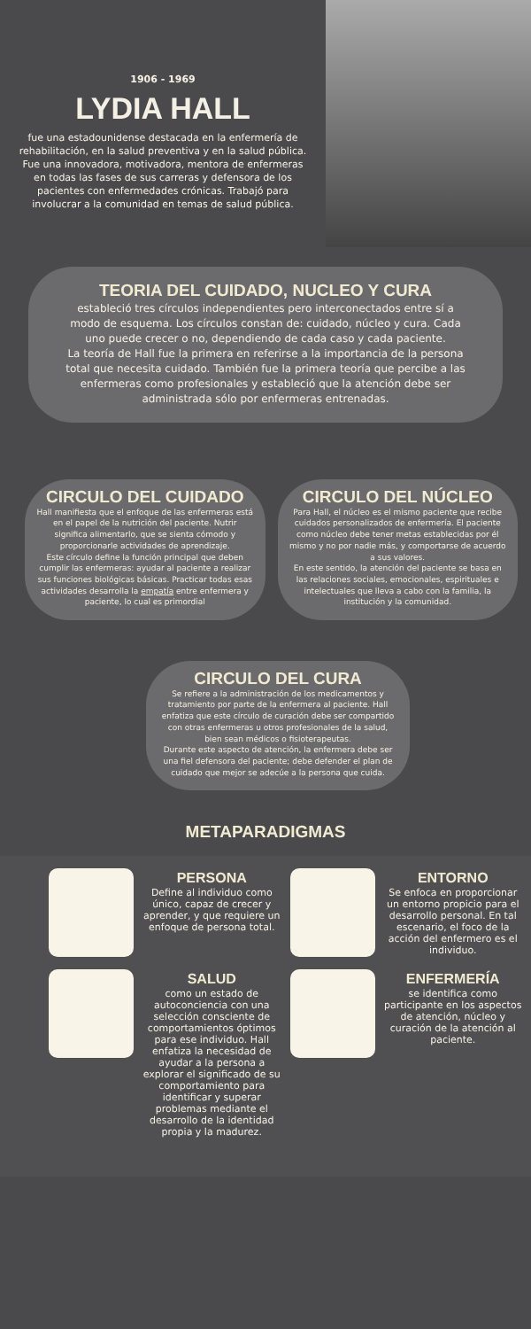1906 - 1969
LYDIA HALL
fue una estadounidense destacada en la enfermería de rehabilitación, en la salud preventiva y en la salud pública. Fue una innovadora, motivadora, mentora de enfermeras en todas las fases de sus carreras y defensora de los pacientes con enfermedades crónicas. Trabajó para involucrar a la comunidad en temas de salud pública.
TEORIA DEL CUIDADO, NUCLEO Y CURA
estableció tres círculos independientes pero interconectados entre sí a modo de esquema. Los círculos constan de: cuidado, núcleo y cura. Cada uno puede crecer o no, dependiendo de cada caso y cada paciente.
La teoría de Hall fue la primera en referirse a la importancia de la persona total que necesita cuidado. También fue la primera teoría que percibe a las enfermeras como profesionales y estableció que la atención debe ser administrada sólo por enfermeras entrenadas.
CIRCULO DEL CUIDADO
Hall manifiesta que el enfoque de las enfermeras está en el papel de la nutrición del paciente. Nutrir significa alimentarlo, que se sienta cómodo y proporcionarle actividades de aprendizaje.
Este círculo define la función principal que deben cumplir las enfermeras: ayudar al paciente a realizar sus funciones biológicas básicas. Practicar todas esas actividades desarrolla la empatía entre enfermera y paciente, lo cual es primordial
CIRCULO DEL NÚCLEO
Para Hall, el núcleo es el mismo paciente que recibe cuidados personalizados de enfermería. El paciente como núcleo debe tener metas establecidas por él mismo y no por nadie más, y comportarse de acuerdo a sus valores.
En este sentido, la atención del paciente se basa en las relaciones sociales, emocionales, espirituales e intelectuales que lleva a cabo con la familia, la institución y la comunidad.
CIRCULO DEL CURA
Se refiere a la administración de los medicamentos y tratamiento por parte de la enfermera al paciente. Hall enfatiza que este círculo de curación debe ser compartido con otras enfermeras u otros profesionales de la salud, bien sean médicos o fisioterapeutas.
Durante este aspecto de atención, la enfermera debe ser una fiel defensora del paciente; debe defender el plan de cuidado que mejor se adecúe a la persona que cuida.
METAPARADIGMAS
PERSONA
Define al individuo como único, capaz de crecer y aprender, y que requiere un enfoque de persona total.
ENTORNO
Se enfoca en proporcionar un entorno propicio para el desarrollo personal. En tal escenario, el foco de la acción del enfermero es el individuo.
SALUD
como un estado de autoconciencia con una selección consciente de comportamientos óptimos para ese individuo. Hall enfatiza la necesidad de ayudar a la persona a explorar el significado de su comportamiento para identificar y superar problemas mediante el desarrollo de la identidad propia y la madurez.
ENFERMERÍA
se identifica como participante en los aspectos de atención, núcleo y curación de la atención al paciente.